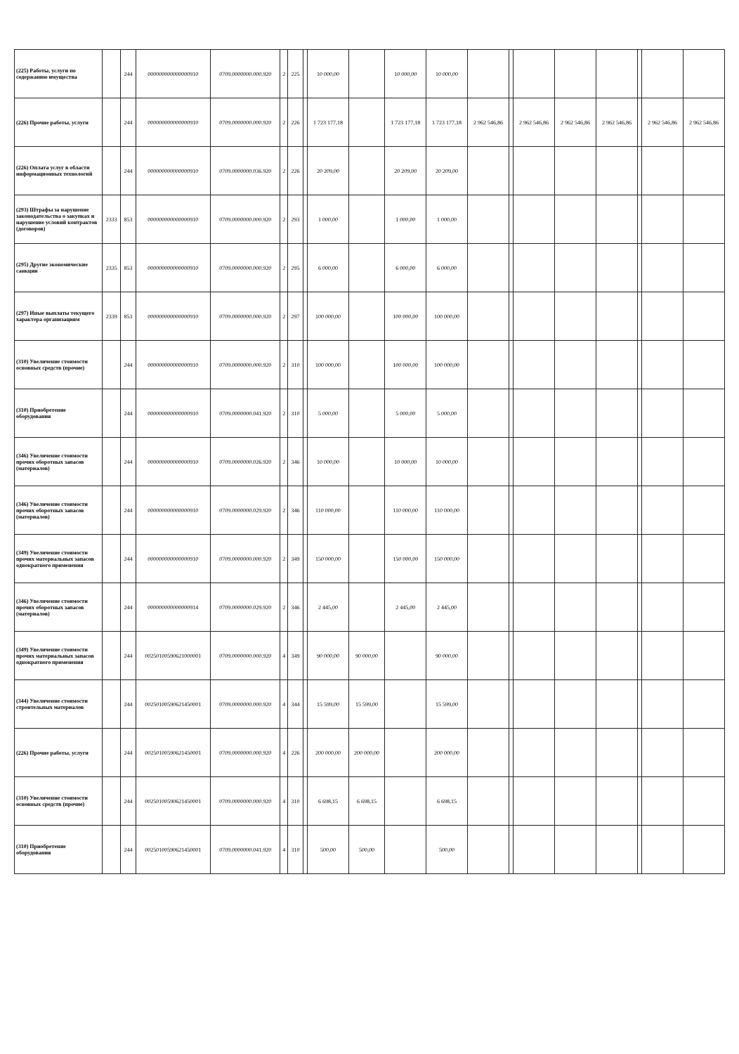| (225) Работы, услуги по содержанию имущества | | 244 | 000000000000000910 | 0709.0000000.000.920 | 2 | 225 | | 10 000,00 | | 10 000,00 | 10 000,00 | | | | | | | | |
| (226) Прочие работы, услуги | | 244 | 000000000000000910 | 0709.0000000.000.920 | 2 | 226 | | 1 723 177,18 | | 1 723 177,18 | 1 723 177,18 | 2 962 546,86 | | 2 962 546,86 | 2 962 546,86 | 2 962 546,86 | | 2 962 546,86 | 2 962 546,86 |
| (226) Оплата услуг в области информационных технологий | | 244 | 000000000000000910 | 0709.0000000.036.920 | 2 | 226 | | 20 209,00 | | 20 209,00 | 20 209,00 | | | | | | | | |
| (293) Штрафы за нарушение законодательства о закупках и нарушение условий контрактов (договоров) | 2333 | 853 | 000000000000000910 | 0709.0000000.000.920 | 2 | 293 | | 1 000,00 | | 1 000,00 | 1 000,00 | | | | | | | | |
| (295) Другие экономические санкции | 2335 | 853 | 000000000000000910 | 0709.0000000.000.920 | 2 | 295 | | 6 000,00 | | 6 000,00 | 6 000,00 | | | | | | | | |
| (297) Иные выплаты текущего характера организациям | 2339 | 853 | 000000000000000910 | 0709.0000000.000.920 | 2 | 297 | | 100 000,00 | | 100 000,00 | 100 000,00 | | | | | | | | |
| (310) Увеличение стоимости основных средств (прочие) | | 244 | 000000000000000910 | 0709.0000000.000.920 | 2 | 310 | | 100 000,00 | | 100 000,00 | 100 000,00 | | | | | | | | |
| (310) Приобретение оборудования | | 244 | 000000000000000910 | 0709.0000000.041.920 | 2 | 310 | | 5 000,00 | | 5 000,00 | 5 000,00 | | | | | | | | |
| (346) Увеличение стоимости прочих оборотных запасов (материалов) | | 244 | 000000000000000910 | 0709.0000000.026.920 | 2 | 346 | | 10 000,00 | | 10 000,00 | 10 000,00 | | | | | | | | |
| (346) Увеличение стоимости прочих оборотных запасов (материалов) | | 244 | 000000000000000910 | 0709.0000000.029.920 | 2 | 346 | | 110 000,00 | | 110 000,00 | 110 000,00 | | | | | | | | |
| (349) Увеличение стоимости прочих материальных запасов однократного применения | | 244 | 000000000000000910 | 0709.0000000.000.920 | 2 | 349 | | 150 000,00 | | 150 000,00 | 150 000,00 | | | | | | | | |
| (346) Увеличение стоимости прочих оборотных запасов (материалов) | | 244 | 000000000000000914 | 0709.0000000.029.920 | 2 | 346 | | 2 445,00 | | 2 445,00 | 2 445,00 | | | | | | | | |
| (349) Увеличение стоимости прочих материальных запасов однократного применения | | 244 | 00250100590621000001 | 0709.0000000.000.920 | 4 | 349 | | 90 000,00 | 90 000,00 | | 90 000,00 | | | | | | | | |
| (344) Увеличение стоимости строительных материалов | | 244 | 00250100590621450001 | 0709.0000000.000.920 | 4 | 344 | | 15 599,00 | 15 599,00 | | 15 599,00 | | | | | | | | |
| (226) Прочие работы, услуги | | 244 | 00250100590621450001 | 0709.0000000.000.920 | 4 | 226 | | 200 000,00 | 200 000,00 | | 200 000,00 | | | | | | | | |
| (310) Увеличение стоимости основных средств (прочие) | | 244 | 00250100590621450001 | 0709.0000000.000.920 | 4 | 310 | | 6 698,15 | 6 698,15 | | 6 698,15 | | | | | | | | |
| (310) Приобретение оборудования | | 244 | 00250100590621450001 | 0709.0000000.041.920 | 4 | 310 | | 500,00 | 500,00 | | 500,00 | | | | | | | | |